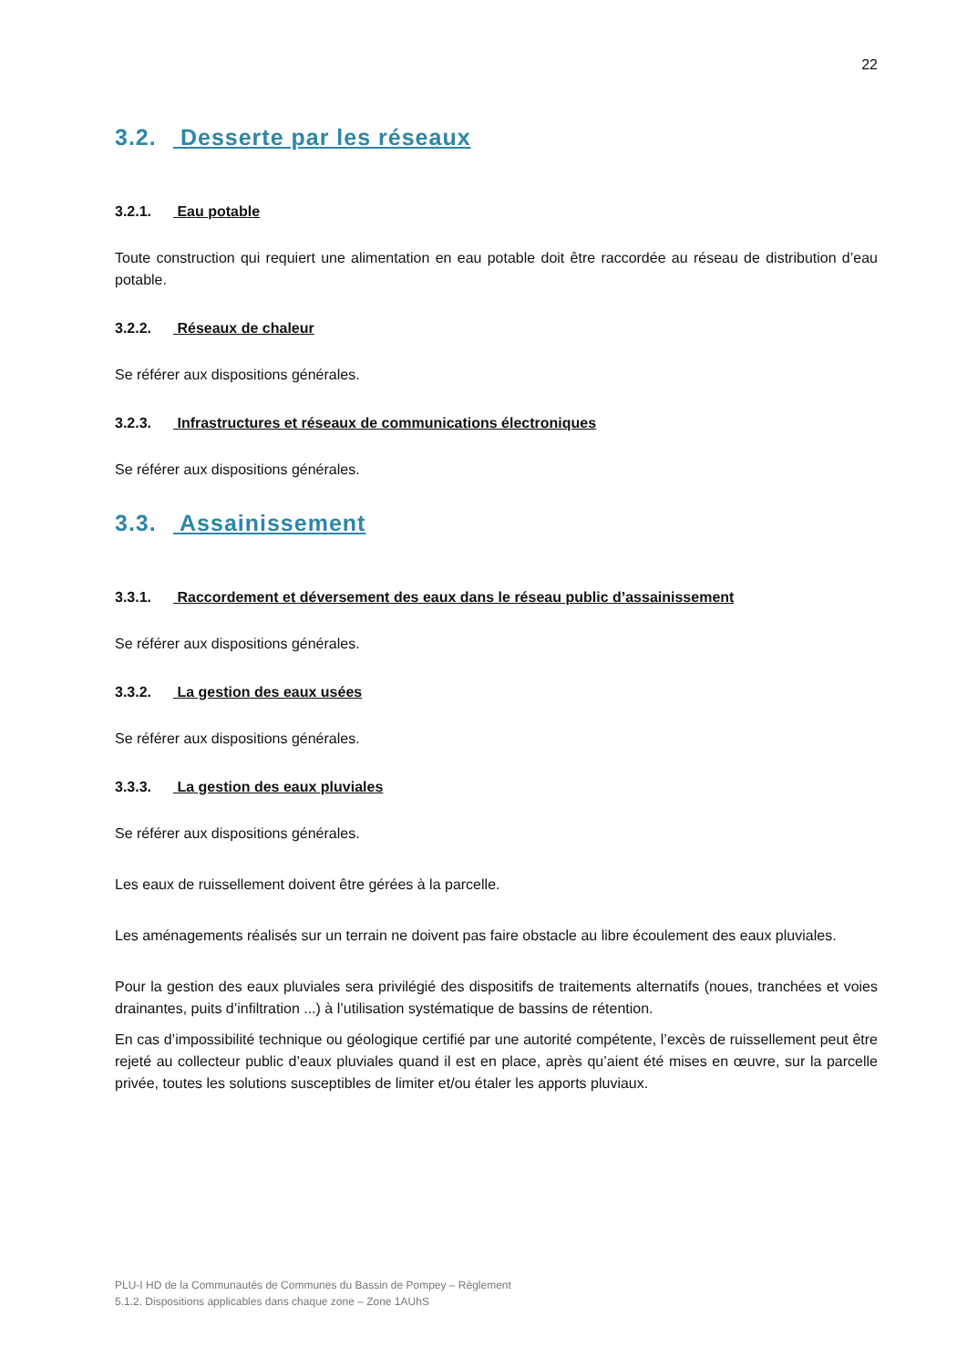22
3.2. Desserte par les réseaux
3.2.1. Eau potable
Toute construction qui requiert une alimentation en eau potable doit être raccordée au réseau de distribution d’eau potable.
3.2.2. Réseaux de chaleur
Se référer aux dispositions générales.
3.2.3. Infrastructures et réseaux de communications électroniques
Se référer aux dispositions générales.
3.3. Assainissement
3.3.1. Raccordement et déversement des eaux dans le réseau public d’assainissement
Se référer aux dispositions générales.
3.3.2. La gestion des eaux usées
Se référer aux dispositions générales.
3.3.3. La gestion des eaux pluviales
Se référer aux dispositions générales.
Les eaux de ruissellement doivent être gérées à la parcelle.
Les aménagements réalisés sur un terrain ne doivent pas faire obstacle au libre écoulement des eaux pluviales.
Pour la gestion des eaux pluviales sera privilégié des dispositifs de traitements alternatifs (noues, tranchées et voies drainantes, puits d’infiltration ...) à l’utilisation systématique de bassins de rétention.
En cas d’impossibilité technique ou géologique certifié par une autorité compétente, l’excès de ruissellement peut être rejeté au collecteur public d’eaux pluviales quand il est en place, après qu’aient été mises en œuvre, sur la parcelle privée, toutes les solutions susceptibles de limiter et/ou étaler les apports pluviaux.
PLU-I HD de la Communautés de Communes du Bassin de Pompey – Règlement
5.1.2. Dispositions applicables dans chaque zone – Zone 1AUhS